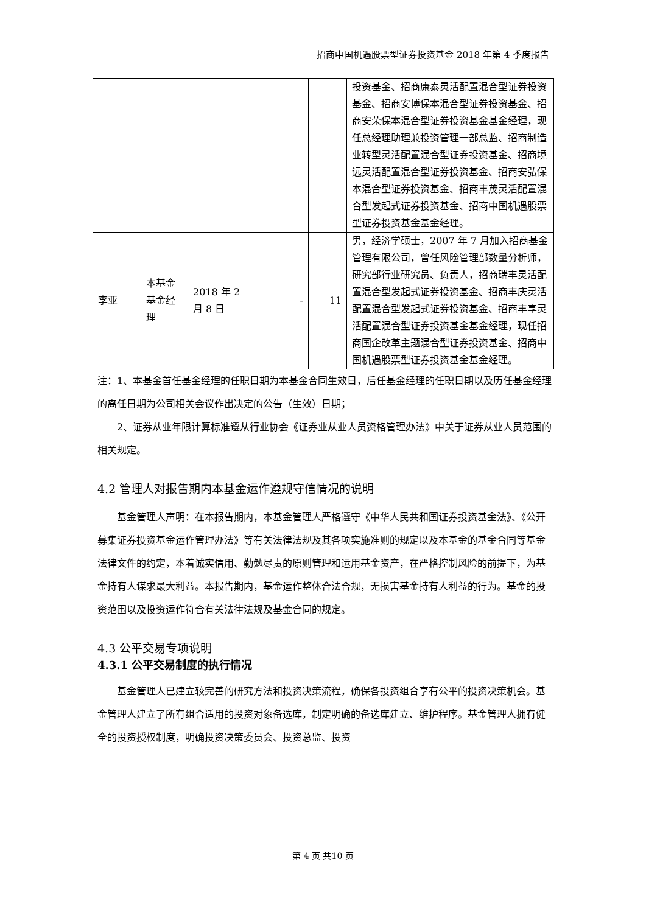招商中国机遇股票型证券投资基金 2018 年第 4 季度报告
| | | | | | 投资基金、招商康泰灵活配置混合型证券投资基金、招商安博保本混合型证券投资基金、招商安荣保本混合型证券投资基金基金经理，现任总经理助理兼投资管理一部总监、招商制造业转型灵活配置混合型证券投资基金、招商境远灵活配置混合型证券投资基金、招商安弘保本混合型证券投资基金、招商丰茂灵活配置混合型发起式证券投资基金、招商中国机遇股票型证券投资基金基金经理。 |
| 李亚 | 本基金基金经理 | 2018 年 2 月 8 日 | - | 11 | 男，经济学硕士，2007 年 7 月加入招商基金管理有限公司，曾任风险管理部数量分析师，研究部行业研究员、负责人，招商瑞丰灵活配置混合型发起式证券投资基金、招商丰庆灵活配置混合型发起式证券投资基金、招商丰享灵活配置混合型证券投资基金基金经理，现任招商国企改革主题混合型证券投资基金、招商中国机遇股票型证券投资基金基金经理。 |
注：1、本基金首任基金经理的任职日期为本基金合同生效日，后任基金经理的任职日期以及历任基金经理的离任日期为公司相关会议作出决定的公告（生效）日期；
2、证券从业年限计算标准遵从行业协会《证券业从业人员资格管理办法》中关于证券从业人员范围的相关规定。
4.2 管理人对报告期内本基金运作遵规守信情况的说明
基金管理人声明：在本报告期内，本基金管理人严格遵守《中华人民共和国证券投资基金法》、《公开募集证券投资基金运作管理办法》等有关法律法规及其各项实施准则的规定以及本基金的基金合同等基金法律文件的约定，本着诚实信用、勤勉尽责的原则管理和运用基金资产，在严格控制风险的前提下，为基金持有人谋求最大利益。本报告期内，基金运作整体合法合规，无损害基金持有人利益的行为。基金的投资范围以及投资运作符合有关法律法规及基金合同的规定。
4.3 公平交易专项说明
4.3.1 公平交易制度的执行情况
基金管理人已建立较完善的研究方法和投资决策流程，确保各投资组合享有公平的投资决策机会。基金管理人建立了所有组合适用的投资对象备选库，制定明确的备选库建立、维护程序。基金管理人拥有健全的投资授权制度，明确投资决策委员会、投资总监、投资
第 4 页 共10 页